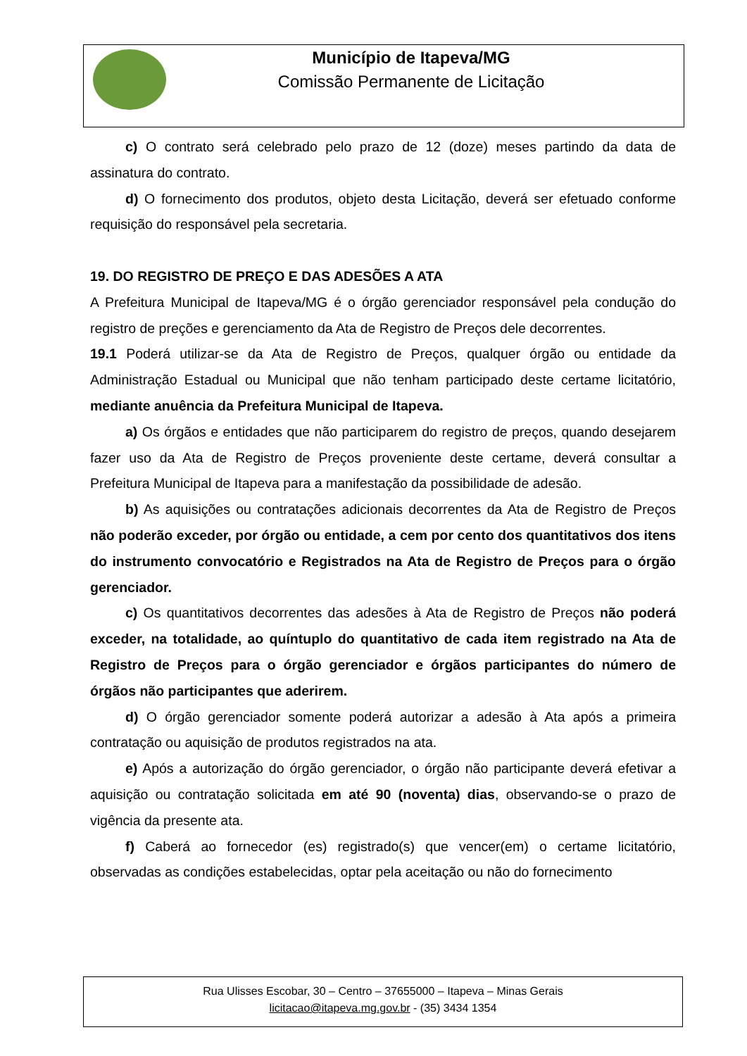Município de Itapeva/MG
Comissão Permanente de Licitação
c) O contrato será celebrado pelo prazo de 12 (doze) meses partindo da data de assinatura do contrato.
d) O fornecimento dos produtos, objeto desta Licitação, deverá ser efetuado conforme requisição do responsável pela secretaria.
19. DO REGISTRO DE PREÇO E DAS ADESÕES A ATA
A Prefeitura Municipal de Itapeva/MG é o órgão gerenciador responsável pela condução do registro de preções e gerenciamento da Ata de Registro de Preços dele decorrentes.
19.1 Poderá utilizar-se da Ata de Registro de Preços, qualquer órgão ou entidade da Administração Estadual ou Municipal que não tenham participado deste certame licitatório, mediante anuência da Prefeitura Municipal de Itapeva.
a) Os órgãos e entidades que não participarem do registro de preços, quando desejarem fazer uso da Ata de Registro de Preços proveniente deste certame, deverá consultar a Prefeitura Municipal de Itapeva para a manifestação da possibilidade de adesão.
b) As aquisições ou contratações adicionais decorrentes da Ata de Registro de Preços não poderão exceder, por órgão ou entidade, a cem por cento dos quantitativos dos itens do instrumento convocatório e Registrados na Ata de Registro de Preços para o órgão gerenciador.
c) Os quantitativos decorrentes das adesões à Ata de Registro de Preços não poderá exceder, na totalidade, ao quíntuplo do quantitativo de cada item registrado na Ata de Registro de Preços para o órgão gerenciador e órgãos participantes do número de órgãos não participantes que aderirem.
d) O órgão gerenciador somente poderá autorizar a adesão à Ata após a primeira contratação ou aquisição de produtos registrados na ata.
e) Após a autorização do órgão gerenciador, o órgão não participante deverá efetivar a aquisição ou contratação solicitada em até 90 (noventa) dias, observando-se o prazo de vigência da presente ata.
f) Caberá ao fornecedor (es) registrado(s) que vencer(em) o certame licitatório, observadas as condições estabelecidas, optar pela aceitação ou não do fornecimento
Rua Ulisses Escobar, 30 – Centro – 37655000 – Itapeva – Minas Gerais
licitacao@itapeva.mg.gov.br - (35) 3434 1354